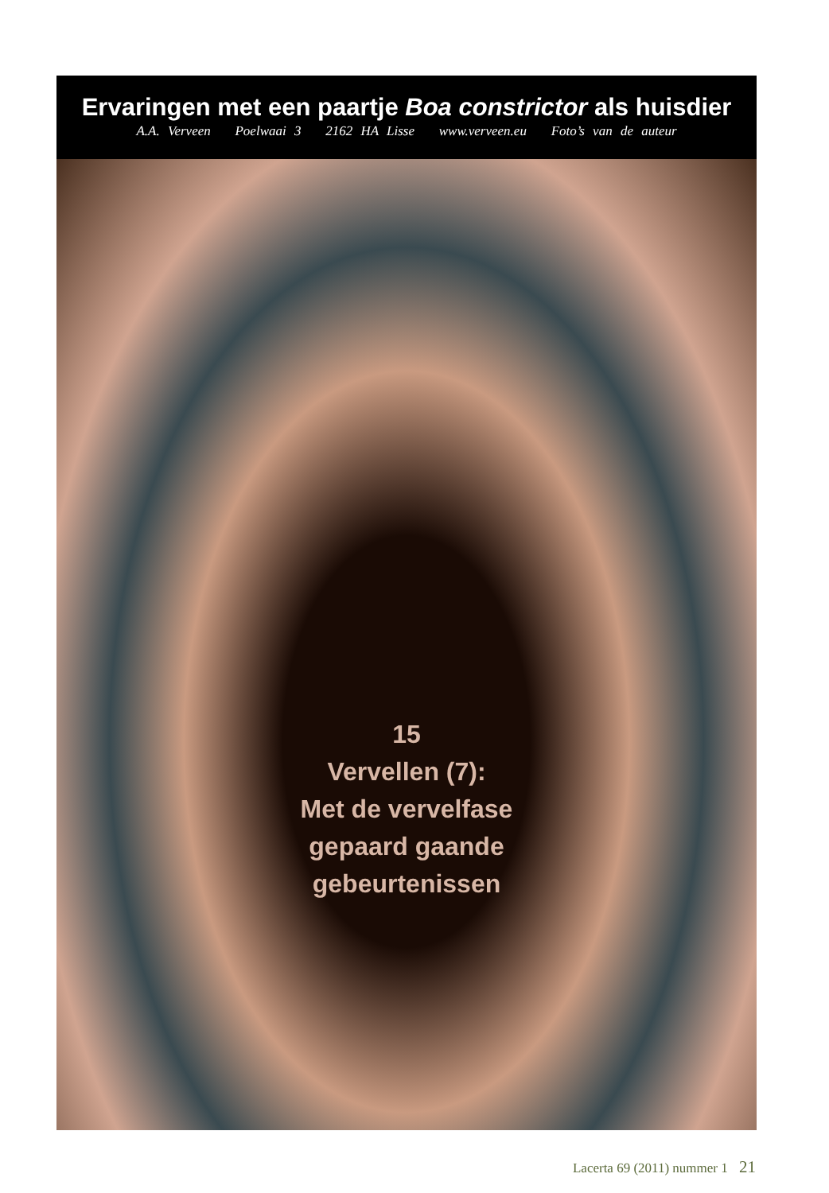Ervaringen met een paartje Boa constrictor als huisdier
A.A. Verveen Poelwaai 3 2162 HA Lisse www.verveen.eu Foto’s van de auteur
15
Vervellen (7):
Met de vervelfase
gepaard gaande
gebeurtenissen
Lacerta 69 (2011) nummer 1 21